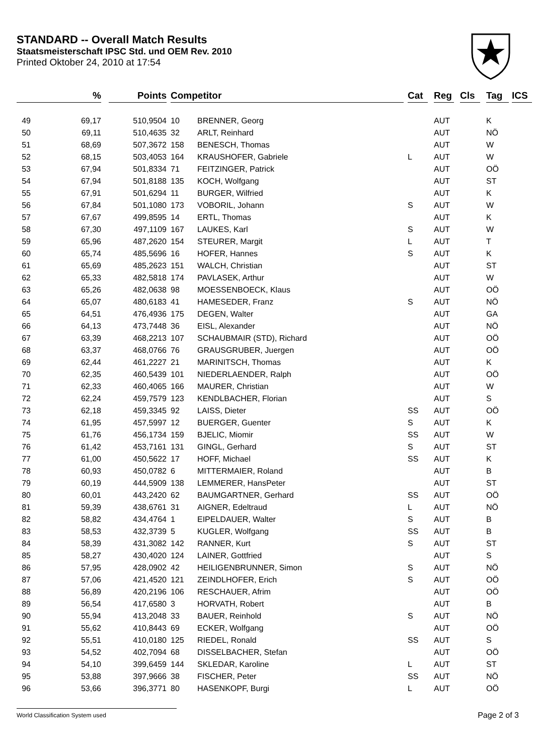STANDARD -- Overall Match Results
Staatsmeisterschaft IPSC Std. und OEM Rev. 2010
Printed Oktober 24, 2010 at 17:54
| | % | | Points | | Competitor | | | Cat | | Reg | | Cls | | Tag | | ICS |
| --- | --- | --- | --- | --- | --- | --- | --- | --- | --- | --- | --- | --- | --- | --- | --- | --- |
| 49 | 69,17 | | 510,9504 | | 10 | BRENNER, Georg | | | | AUT | | | | K | | |
| 50 | 69,11 | | 510,4635 | | 32 | ARLT, Reinhard | | | | AUT | | | | NÖ | | |
| 51 | 68,69 | | 507,3672 | | 158 | BENESCH, Thomas | | | | AUT | | | | W | | |
| 52 | 68,15 | | 503,4053 | | 164 | KRAUSHOFER, Gabriele | | L | | AUT | | | | W | | |
| 53 | 67,94 | | 501,8334 | | 71 | FEITZINGER, Patrick | | | | AUT | | | | OÖ | | |
| 54 | 67,94 | | 501,8188 | | 135 | KOCH, Wolfgang | | | | AUT | | | | ST | | |
| 55 | 67,91 | | 501,6294 | | 11 | BURGER, Wilfried | | | | AUT | | | | K | | |
| 56 | 67,84 | | 501,1080 | | 173 | VOBORIL, Johann | | S | | AUT | | | | W | | |
| 57 | 67,67 | | 499,8595 | | 14 | ERTL, Thomas | | | | AUT | | | | K | | |
| 58 | 67,30 | | 497,1109 | | 167 | LAUKES, Karl | | S | | AUT | | | | W | | |
| 59 | 65,96 | | 487,2620 | | 154 | STEURER, Margit | | L | | AUT | | | | T | | |
| 60 | 65,74 | | 485,5696 | | 16 | HOFER, Hannes | | S | | AUT | | | | K | | |
| 61 | 65,69 | | 485,2623 | | 151 | WALCH, Christian | | | | AUT | | | | ST | | |
| 62 | 65,33 | | 482,5818 | | 174 | PAVLASEK, Arthur | | | | AUT | | | | W | | |
| 63 | 65,26 | | 482,0638 | | 98 | MOESSENBOECK, Klaus | | | | AUT | | | | OÖ | | |
| 64 | 65,07 | | 480,6183 | | 41 | HAMESEDER, Franz | | S | | AUT | | | | NÖ | | |
| 65 | 64,51 | | 476,4936 | | 175 | DEGEN, Walter | | | | AUT | | | | GA | | |
| 66 | 64,13 | | 473,7448 | | 36 | EISL, Alexander | | | | AUT | | | | NÖ | | |
| 67 | 63,39 | | 468,2213 | | 107 | SCHAUBMAIR (STD), Richard | | | | AUT | | | | OÖ | | |
| 68 | 63,37 | | 468,0766 | | 76 | GRAUSGRUBER, Juergen | | | | AUT | | | | OÖ | | |
| 69 | 62,44 | | 461,2227 | | 21 | MARINITSCH, Thomas | | | | AUT | | | | K | | |
| 70 | 62,35 | | 460,5439 | | 101 | NIEDERLAENDER, Ralph | | | | AUT | | | | OÖ | | |
| 71 | 62,33 | | 460,4065 | | 166 | MAURER, Christian | | | | AUT | | | | W | | |
| 72 | 62,24 | | 459,7579 | | 123 | KENDLBACHER, Florian | | | | AUT | | | | S | | |
| 73 | 62,18 | | 459,3345 | | 92 | LAISS, Dieter | | SS | | AUT | | | | OÖ | | |
| 74 | 61,95 | | 457,5997 | | 12 | BUERGER, Guenter | | S | | AUT | | | | K | | |
| 75 | 61,76 | | 456,1734 | | 159 | BJELIC, Miomir | | SS | | AUT | | | | W | | |
| 76 | 61,42 | | 453,7161 | | 131 | GINGL, Gerhard | | S | | AUT | | | | ST | | |
| 77 | 61,00 | | 450,5622 | | 17 | HOFF, Michael | | SS | | AUT | | | | K | | |
| 78 | 60,93 | | 450,0782 | | 6 | MITTERMAIER, Roland | | | | AUT | | | | B | | |
| 79 | 60,19 | | 444,5909 | | 138 | LEMMERER, HansPeter | | | | AUT | | | | ST | | |
| 80 | 60,01 | | 443,2420 | | 62 | BAUMGARTNER, Gerhard | | SS | | AUT | | | | OÖ | | |
| 81 | 59,39 | | 438,6761 | | 31 | AIGNER, Edeltraud | | L | | AUT | | | | NÖ | | |
| 82 | 58,82 | | 434,4764 | | 1 | EIPELDAUER, Walter | | S | | AUT | | | | B | | |
| 83 | 58,53 | | 432,3739 | | 5 | KUGLER, Wolfgang | | SS | | AUT | | | | B | | |
| 84 | 58,39 | | 431,3082 | | 142 | RANNER, Kurt | | S | | AUT | | | | ST | | |
| 85 | 58,27 | | 430,4020 | | 124 | LAINER, Gottfried | | | | AUT | | | | S | | |
| 86 | 57,95 | | 428,0902 | | 42 | HEILIGENBRUNNER, Simon | | S | | AUT | | | | NÖ | | |
| 87 | 57,06 | | 421,4520 | | 121 | ZEINDLHOFER, Erich | | S | | AUT | | | | OÖ | | |
| 88 | 56,89 | | 420,2196 | | 106 | RESCHAUER, Afrim | | | | AUT | | | | OÖ | | |
| 89 | 56,54 | | 417,6580 | | 3 | HORVATH, Robert | | | | AUT | | | | B | | |
| 90 | 55,94 | | 413,2048 | | 33 | BAUER, Reinhold | | S | | AUT | | | | NÖ | | |
| 91 | 55,62 | | 410,8443 | | 69 | ECKER, Wolfgang | | | | AUT | | | | OÖ | | |
| 92 | 55,51 | | 410,0180 | | 125 | RIEDEL, Ronald | | SS | | AUT | | | | S | | |
| 93 | 54,52 | | 402,7094 | | 68 | DISSELBACHER, Stefan | | | | AUT | | | | OÖ | | |
| 94 | 54,10 | | 399,6459 | | 144 | SKLEDAR, Karoline | | L | | AUT | | | | ST | | |
| 95 | 53,88 | | 397,9666 | | 38 | FISCHER, Peter | | SS | | AUT | | | | NÖ | | |
| 96 | 53,66 | | 396,3771 | | 80 | HASENKOPF, Burgi | | L | | AUT | | | | OÖ | | |
World Classification System used Page 2 of 3